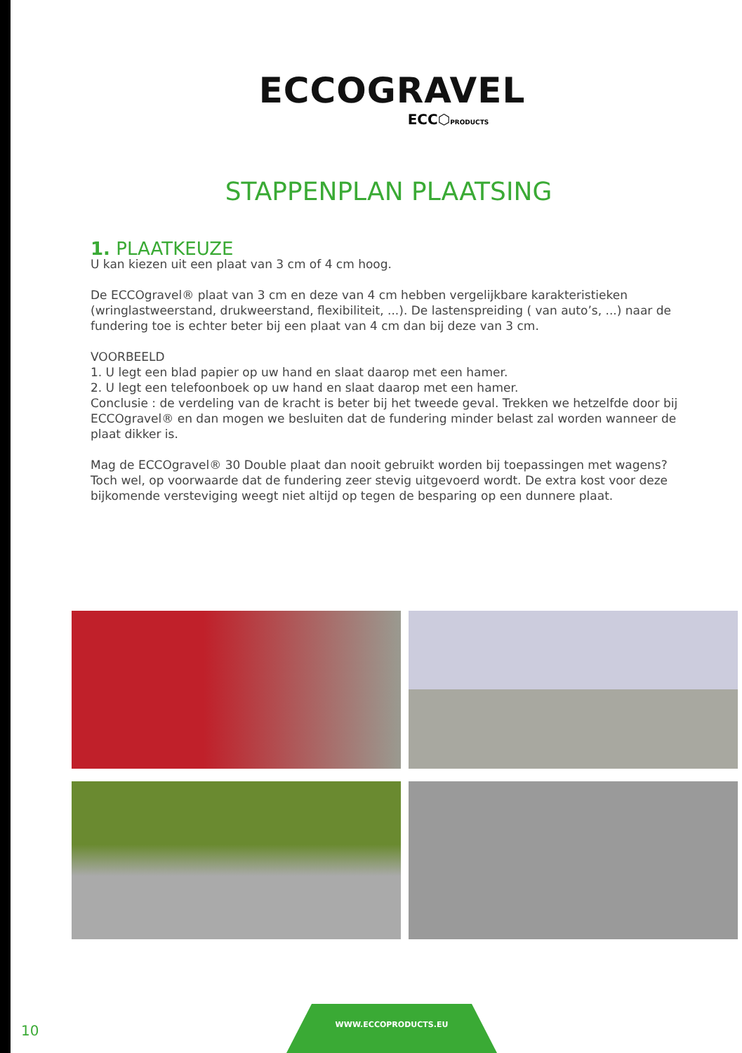ECCOGRAVEL
ECC⬡PRODUCTS
STAPPENPLAN PLAATSING
1. PLAATKEUZE
U kan kiezen uit een plaat van 3 cm of 4 cm hoog.
De ECCOgravel® plaat van 3 cm en deze van 4 cm hebben vergelijkbare karakteristieken (wringlastweerstand, drukweerstand, flexibiliteit, ...). De lastenspreiding ( van auto’s, ...) naar de fundering toe is echter beter bij een plaat van 4 cm dan bij deze van 3 cm.
VOORBEELD
1. U legt een blad papier op uw hand en slaat daarop met een hamer.
2. U legt een telefoonboek op uw hand en slaat daarop met een hamer.
Conclusie : de verdeling van de kracht is beter bij het tweede geval. Trekken we hetzelfde door bij ECCOgravel® en dan mogen we besluiten dat de fundering minder belast zal worden wanneer de plaat dikker is.
Mag de ECCOgravel® 30 Double plaat dan nooit gebruikt worden bij toepassingen met wagens?
Toch wel, op voorwaarde dat de fundering zeer stevig uitgevoerd wordt. De extra kost voor deze
bijkomende versteviging weegt niet altijd op tegen de besparing op een dunnere plaat.
10
WWW.ECCOPRODUCTS.EU